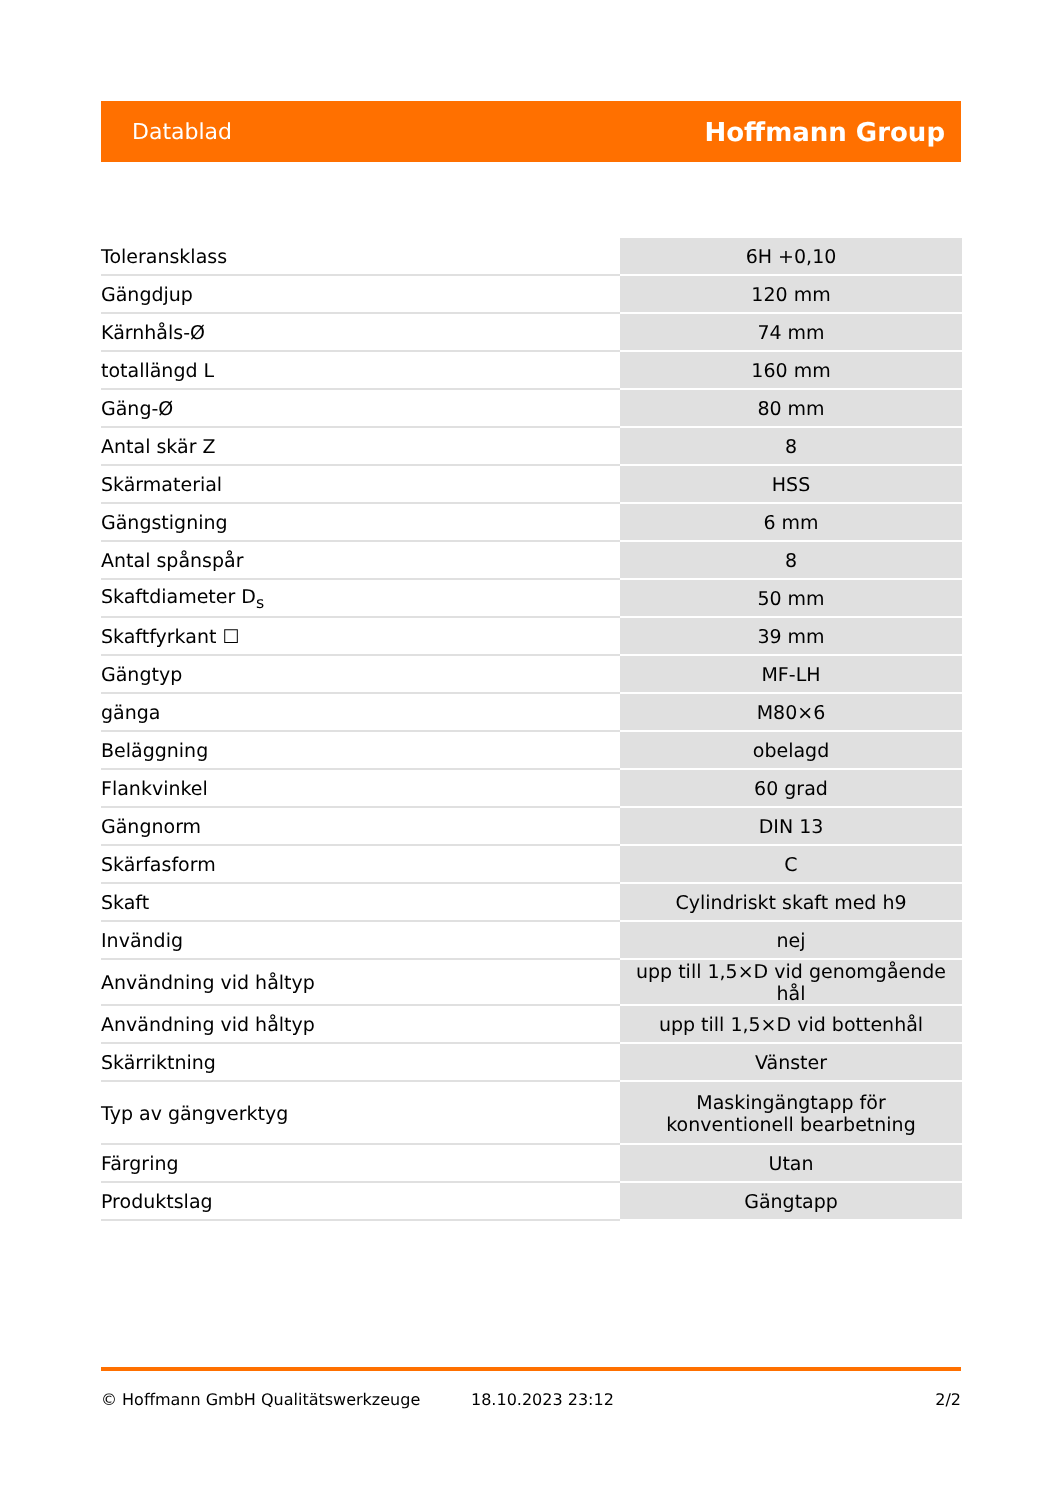Datablad Hoffmann Group
| Toleransklass | 6H +0,10 |
| Gängdjup | 120 mm |
| Kärnhåls-Ø | 74 mm |
| totallängd L | 160 mm |
| Gäng-Ø | 80 mm |
| Antal skär Z | 8 |
| Skärmaterial | HSS |
| Gängstigning | 6 mm |
| Antal spånspår | 8 |
| Skaftdiameter D<sub>s</sub> | 50 mm |
| Skaftfyrkant ☐ | 39 mm |
| Gängtyp | MF-LH |
| gänga | M80×6 |
| Beläggning | obelagd |
| Flankvinkel | 60 grad |
| Gängnorm | DIN 13 |
| Skärfasform | C |
| Skaft | Cylindriskt skaft med h9 |
| Invändig | nej |
| Användning vid håltyp | upp till 1,5×D vid genomgående hål |
| Användning vid håltyp | upp till 1,5×D vid bottenhål |
| Skärriktning | Vänster |
| Typ av gängverktyg | Maskingängtapp för konventionell bearbetning |
| Färgring | Utan |
| Produktslag | Gängtapp |
© Hoffmann GmbH Qualitätswerkzeuge 18.10.2023 23:12 2/2